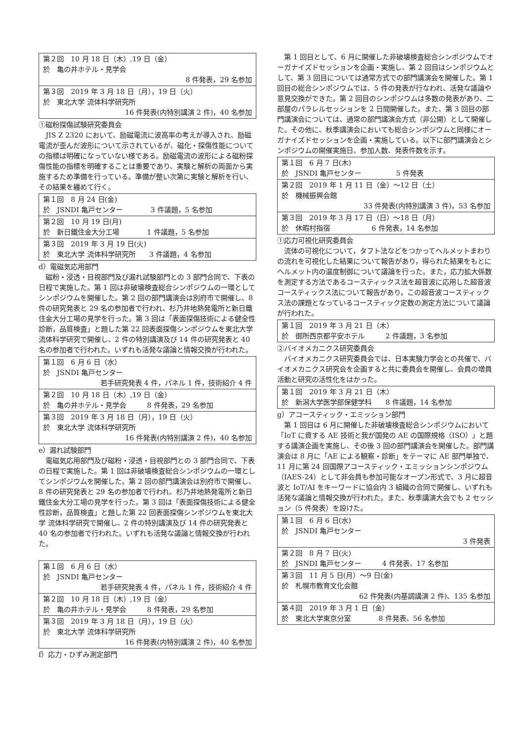| 第２回 10 月 18 日（木）,19 日（金） 於 亀の井ホテル・見学会 8 件発表，29 名参加 |
| 第３回 2019 年 3 月 18 日（月），19 日（火） 於 東北大学 流体科学研究所 16 件発表(内特別講演 2 件)，40 名参加 |
①磁粉探傷試験研究委員会
JIS Z 2320 において、励磁電流に波高率の考えが導入され、励磁電流が歪んだ波形について示されているが、磁化・探傷性能についての指標は明確になっていない様である。励磁電流の波形による磁粉探傷性能の指標を明確することは重要であり、実験と解析の両面から実施するため準備を行っている。準備が整い次第に実験と解析を行い、その結果を纏めて行く。
| 第１回 8 月 24 日(金) 於 JSNDI 亀戸センター 3 件議題，5 名参加 |
| 第２回 10 月 19 日(月) 於 新日鐵住金大分工場 1 件議題，5 名参加 |
| 第３回 2019 年 3 月 19 日(火) 於 東北大学 流体科学研究所 3 件議題，4 名参加 |
d）電磁気応用部門
磁粉・浸透・目視部門及び漏れ試験部門との 3 部門合同で、下表の日程で実施した。第 1 回は非破壊検査総合シンポジウムの一環としてシンポジウムを開催した。第 2 回の部門講演会は別府市で開催し、8 件の研究発表と 29 名の参加者で行われ、杉乃井地熱発電所と新日鐵住金大分工場の見学を行った。第 3 回は「表面探傷技術による健全性診断，品質検査」と題した第 22 回表面探傷シンポジウムを東北大学 流体科学研究で開催し、2 件の特別講演及び 14 件の研究発表と 40 名の参加者で行われた。いずれも活発な議論と情報交換が行われた。
| 第１回 6 月 6 日（水） 於 JSNDI 亀戸センター 若手研究発表 4 件，パネル 1 件，技術紹介 4 件 |
| 第２回 10 月 18 日（木）,19 日（金） 於 亀の井ホテル・見学会 8 件発表，29 名参加 |
| 第３回 2019 年 3 月 18 日（月），19 日（火） 於 東北大学 流体科学研究所 16 件発表(内特別講演 2 件)，40 名参加 |
e）漏れ試験部門
電磁気応用部門及び磁粉・浸透・目視部門との 3 部門合同で、下表の日程で実施した。第 1 回は非破壊検査総合シンポジウムの一環としてシンポジウムを開催した。第 2 回の部門講演会は別府市で開催し、8 件の研究発表と 29 名の参加者で行われ、杉乃井地熱発電所と新日鐵住金大分工場の見学を行った。第 3 回は「表面探傷技術による健全性診断，品質検査」と題した第 22 回表面探傷シンポジウムを東北大学 流体科学研究で開催し、2 件の特別講演及び 14 件の研究発表と 40 名の参加者で行われた。いずれも活発な議論と情報交換が行われた。
| 第１回 6 月 6 日（水） 於 JSNDI 亀戸センター 若手研究発表 4 件，パネル 1 件，技術紹介 4 件 |
| 第２回 10 月 18 日（木）,19 日（金） 於 亀の井ホテル・見学会 8 件発表，29 名参加 |
| 第３回 2019 年 3 月 18 日（月），19 日（火） 於 東北大学 流体科学研究所 16 件発表(内特別講演 2 件)，40 名参加 |
f）応力・ひずみ測定部門
第 1 回目として、6 月に開催した非破壊検査総合シンポジウムでオーガナイズドセッションを企画・実施し、第 2 回目はシンポジウムとして、第 3 回目については通常方式での部門講演会を開催した。第 1 回目の総合シンポジウムでは、5 件の発表が行なわれ、活発な議論や意見交換ができた。第 2 回目のシンポジウムは多数の発表があり、二部屋のパラレルセッションを 2 日間開催した。また、第 3 回目の部門講演会については、通常の部門講演会方式（非公開）として開催した。その他に、秋季講演会においても総合シンポジウムと同様にオーガナイズドセッションを企画・実施している。以下に部門講演会とシンポジウムの開催実施日、参加人数、発表件数を示す。
| 第１回 6 月 7 日(木) 於 JSNDI 亀戸センター 5 件発表 |
| 第２回 2019 年 1 月 11 日（金）～12 日（土） 於 機械振興会館 33 件発表(内特別講演 3 件)，53 名参加 |
| 第３回 2019 年 3 月 17 日（日）～18 日（月） 於 休暇村指宿 6 件発表，14 名参加 |
①応力可視化研究委員会
流体の可視化について，タフト法などをつかってヘルメットまわりの流れを可視化した結果について報告があり，得られた結果をもとにヘルメット内の温度制御について議論を行った。また，応力拡大係数を測定する方法であるコースティックス法を超音波に応用した超音波コースティックス法について報告があり，この超音波コースティックス法の課題となっているコースティック定数の測定方法について議論が行われた。
| 第１回 2019 年 3 月 21 日（木） 於 御所西京都平安ホテル 2 件議題，3 名参加 |
②バイオメカニクス研究委員会
バイオメカニクス研究委員会では、日本実験力学会との共催で、バイオメカニクス研究会を企画すると共に委員会を開催し、会員の増員活動と研究の活性化をはかった。
| 第１回 2019 年 3 月 21 日（木） 於 新潟大学医学部保健学科 8 件議題，14 名参加 |
g）アコースティック・エミッション部門
第 1 回目は 6 月に開催した非破壊検査総合シンポジウムにおいて「IoT に資する AE 技術と我が国発の AE の国際規格（ISO）」と題する講演企画を実施し、その後 3 回の部門講演会を開催した。部門講演会は 8 月に「AE による観察・診断」をテーマに AE 部門単独で、11 月に第 24 回国際アコースティック・エミッションシンポジウム（IAES-24）として非会員も参加可能なオープン形式で、3 月に超音波と IoT/AI をキーワードに協会内 3 組織の合同で開催し、いずれも活発な議論と情報交換が行われた。また、秋季講演大会でも 2 セッション（5 件発表）を設けた。
| 第１回 6 月 6 日(水) 於 JSNDI 亀戸センター 3 件発表 |
| 第２回 8 月 7 日(火) 於 JSNDI 亀戸センター 4 件発表、17 名参加 |
| 第３回 11 月 5 日(月）～9 日(金) 於 札幌市教育文化会館 62 件発表(内基調講演 2 件)、135 名参加 |
| 第４回 2019 年 3 月 1 日（金） 於 東北大学東京分室 8 件発表、56 名参加 |